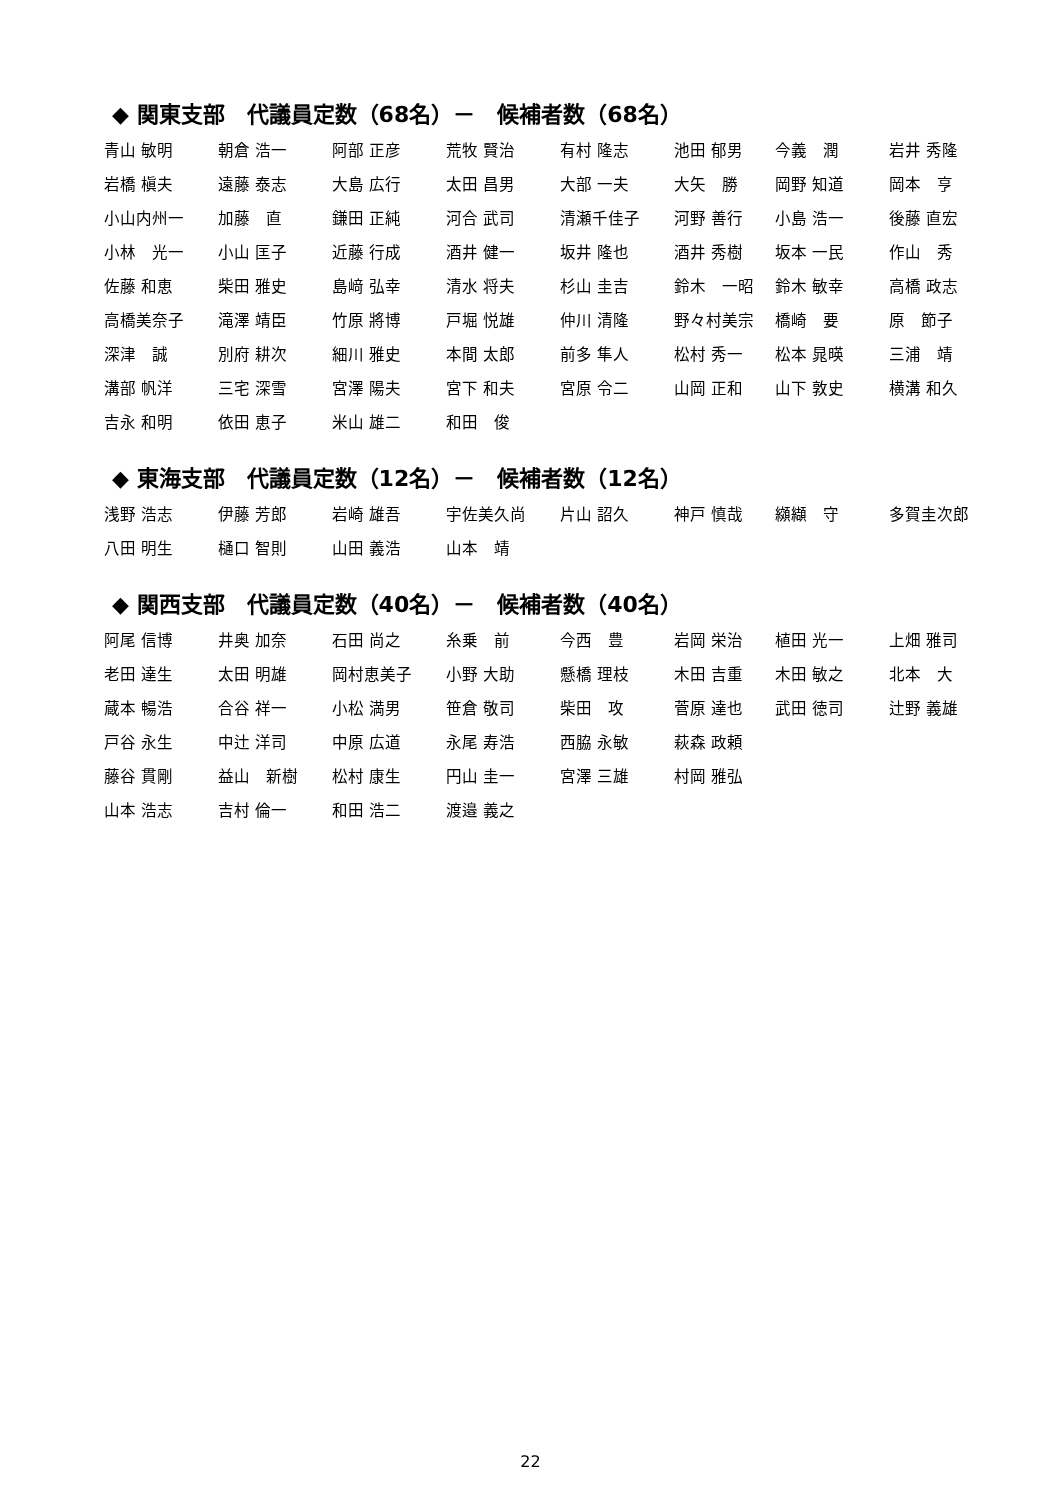◆ 関東支部　代議員定数（68名）－　候補者数（68名）
| 青山 敏明 | 朝倉 浩一 | 阿部 正彦 | 荒牧 賢治 | 有村 隆志 | 池田 郁男 | 今義 潤 | 岩井 秀隆 |
| 岩橋 槇夫 | 遠藤 泰志 | 大島 広行 | 太田 昌男 | 大部 一夫 | 大矢 勝 | 岡野 知道 | 岡本 亨 |
| 小山内州一 | 加藤 直 | 鎌田 正純 | 河合 武司 | 清瀬千佳子 | 河野 善行 | 小島 浩一 | 後藤 直宏 |
| 小林 光一 | 小山 匡子 | 近藤 行成 | 酒井 健一 | 坂井 隆也 | 酒井 秀樹 | 坂本 一民 | 作山 秀 |
| 佐藤 和恵 | 柴田 雅史 | 島﨑 弘幸 | 清水 将夫 | 杉山 圭吉 | 鈴木 一昭 | 鈴木 敏幸 | 高橋 政志 |
| 高橋美奈子 | 滝澤 靖臣 | 竹原 將博 | 戸堀 悦雄 | 仲川 清隆 | 野々村美宗 | 橋崎 要 | 原 節子 |
| 深津 誠 | 別府 耕次 | 細川 雅史 | 本間 太郎 | 前多 隼人 | 松村 秀一 | 松本 晁暎 | 三浦 靖 |
| 溝部 帆洋 | 三宅 深雪 | 宮澤 陽夫 | 宮下 和夫 | 宮原 令二 | 山岡 正和 | 山下 敦史 | 横溝 和久 |
| 吉永 和明 | 依田 恵子 | 米山 雄二 | 和田 俊 | | | | |
◆ 東海支部　代議員定数（12名）－　候補者数（12名）
| 浅野 浩志 | 伊藤 芳郎 | 岩崎 雄吾 | 宇佐美久尚 | 片山 詔久 | 神戸 慎哉 | 纐纈 守 | 多賀圭次郎 |
| 八田 明生 | 樋口 智則 | 山田 義浩 | 山本 靖 | | | | |
◆ 関西支部　代議員定数（40名）－　候補者数（40名）
| 阿尾 信博 | 井奥 加奈 | 石田 尚之 | 糸乗 前 | 今西 豊 | 岩岡 栄治 | 植田 光一 | 上畑 雅司 |
| 老田 達生 | 太田 明雄 | 岡村恵美子 | 小野 大助 | 懸橋 理枝 | 木田 吉重 | 木田 敏之 | 北本 大 |
| 蔵本 暢浩 | 合谷 祥一 | 小松 満男 | 笹倉 敬司 | 柴田 攻 | 菅原 達也 | 武田 徳司 | 辻野 義雄 |
| 戸谷 永生 | 中辻 洋司 | 中原 広道 | 永尾 寿浩 | 西脇 永敏 | 萩森 政頼 | | |
| 藤谷 貫剛 | 益山 新樹 | 松村 康生 | 円山 圭一 | 宮澤 三雄 | 村岡 雅弘 | | |
| 山本 浩志 | 吉村 倫一 | 和田 浩二 | 渡邉 義之 | | | | |
22